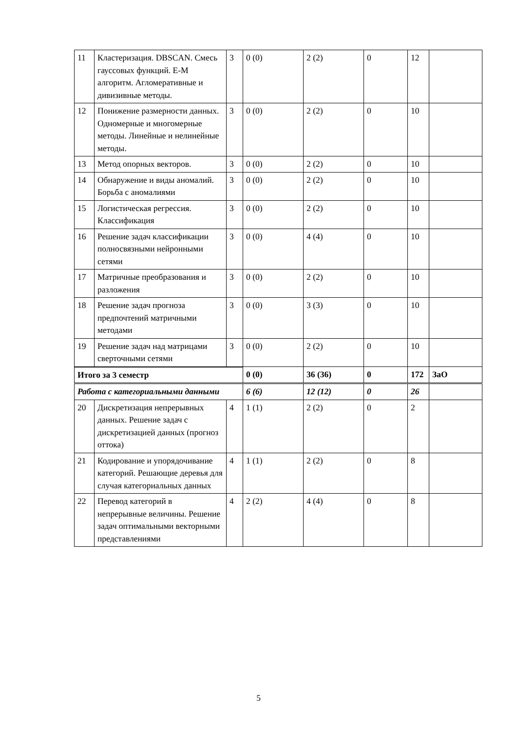| 11 | Кластеризация. DBSCAN. Смесь гауссовых функций. E-M алгоритм. Агломеративные и дивизивные методы. | 3 | 0 (0) | 2 (2) | 0 | 12 | |
| 12 | Понижение размерности данных. Одномерные и многомерные методы. Линейные и нелинейные методы. | 3 | 0 (0) | 2 (2) | 0 | 10 | |
| 13 | Метод опорных векторов. | 3 | 0 (0) | 2 (2) | 0 | 10 | |
| 14 | Обнаружение и виды аномалий. Борьба с аномалиями | 3 | 0 (0) | 2 (2) | 0 | 10 | |
| 15 | Логистическая регрессия. Классификация | 3 | 0 (0) | 2 (2) | 0 | 10 | |
| 16 | Решение задач классификации полносвязными нейронными сетями | 3 | 0 (0) | 4 (4) | 0 | 10 | |
| 17 | Матричные преобразования и разложения | 3 | 0 (0) | 2 (2) | 0 | 10 | |
| 18 | Решение задач прогноза предпочтений матричными методами | 3 | 0 (0) | 3 (3) | 0 | 10 | |
| 19 | Решение задач над матрицами сверточными сетями | 3 | 0 (0) | 2 (2) | 0 | 10 | |
| Итого за 3 семестр | | | 0 (0) | 36 (36) | 0 | 172 | ЗаО |
| Работа с категориальными данными | | | 6 (6) | 12 (12) | 0 | 26 | |
| 20 | Дискретизация непрерывных данных. Решение задач с дискретизацией данных (прогноз оттока) | 4 | 1 (1) | 2 (2) | 0 | 2 | |
| 21 | Кодирование и упорядочивание категорий. Решающие деревья для случая категориальных данных | 4 | 1 (1) | 2 (2) | 0 | 8 | |
| 22 | Перевод категорий в непрерывные величины. Решение задач оптимальными векторными представлениями | 4 | 2 (2) | 4 (4) | 0 | 8 | |
5